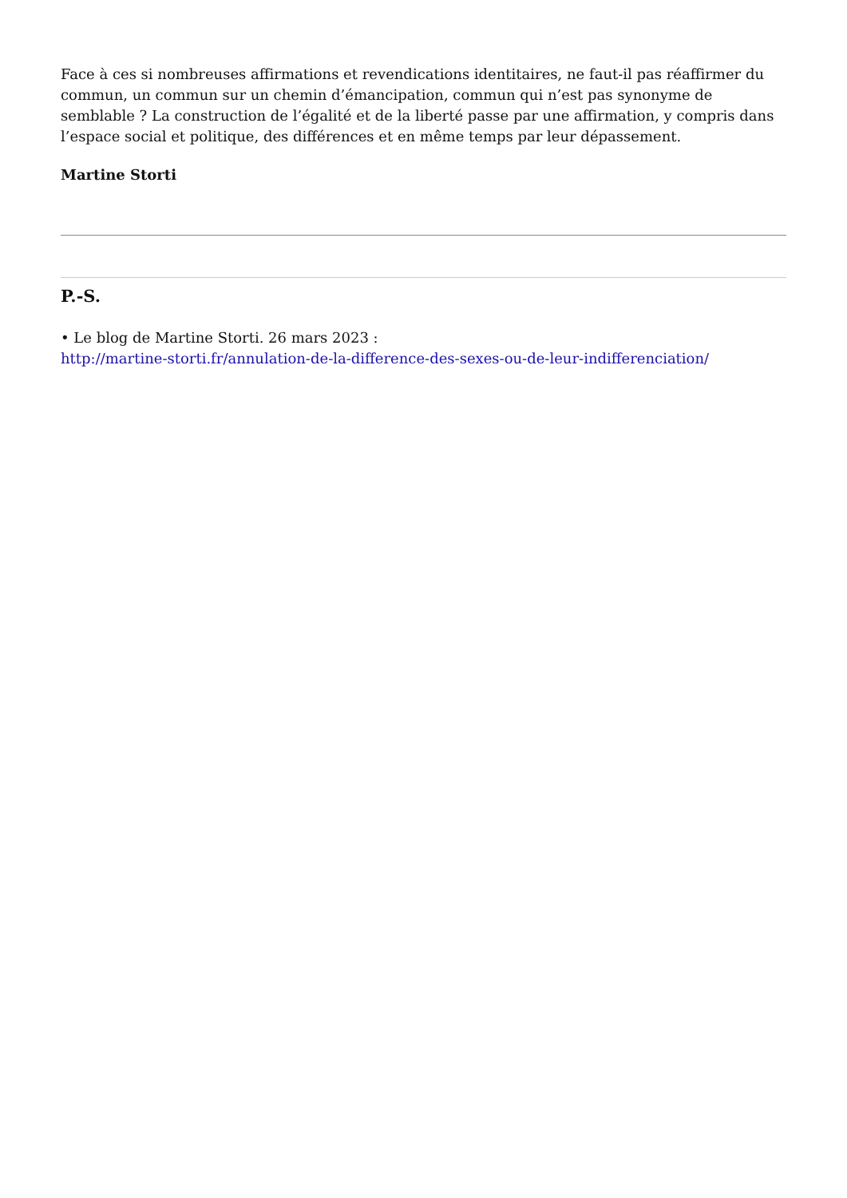Face à ces si nombreuses affirmations et revendications identitaires, ne faut-il pas réaffirmer du commun, un commun sur un chemin d’émancipation, commun qui n’est pas synonyme de semblable ? La construction de l’égalité et de la liberté passe par une affirmation, y compris dans l’espace social et politique, des différences et en même temps par leur dépassement.
Martine Storti
P.-S.
• Le blog de Martine Storti. 26 mars 2023 :
http://martine-storti.fr/annulation-de-la-difference-des-sexes-ou-de-leur-indifferenciation/